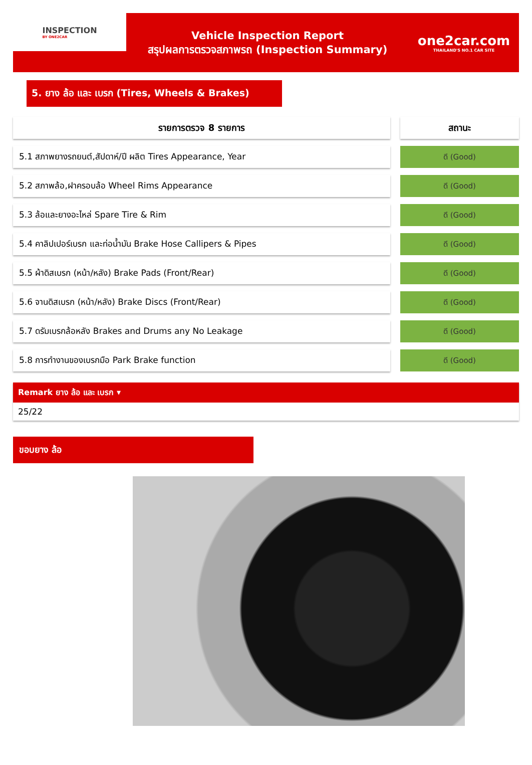INSPECTION
BY ONE2CAR
Vehicle Inspection Report
สรุปผลการตรวจสภาพรถ (Inspection Summary)
one2car.com
THAILAND'S NO.1 CAR SITE
5. ยาง ล้อ และ เบรก (Tires, Wheels & Brakes)
| รายการตรวจ 8 รายการ | | สถานะ |
| 5.1 สภาพยางรถยนต์,สัปดาห์/ปี ผลิต Tires Appearance, Year | | ดี (Good) |
| 5.2 สภาพล้อ,ฝาครอบล้อ Wheel Rims Appearance | | ดี (Good) |
| 5.3 ล้อและยางอะไหล่ Spare Tire & Rim | | ดี (Good) |
| 5.4 คาลิปเปอร์เบรก และท่อน้ำมัน Brake Hose Callipers & Pipes | | ดี (Good) |
| 5.5 ผ้าดิสเบรก (หน้า/หลัง) Brake Pads (Front/Rear) | | ดี (Good) |
| 5.6 จานดิสเบรก (หน้า/หลัง) Brake Discs (Front/Rear) | | ดี (Good) |
| 5.7 ดรัมเบรกล้อหลัง Brakes and Drums any No Leakage | | ดี (Good) |
| 5.8 การทำงานของเบรกมือ Park Brake function | | ดี (Good) |
Remark ยาง ล้อ และ เบรก ▾
25/22
ขอบยาง ล้อ